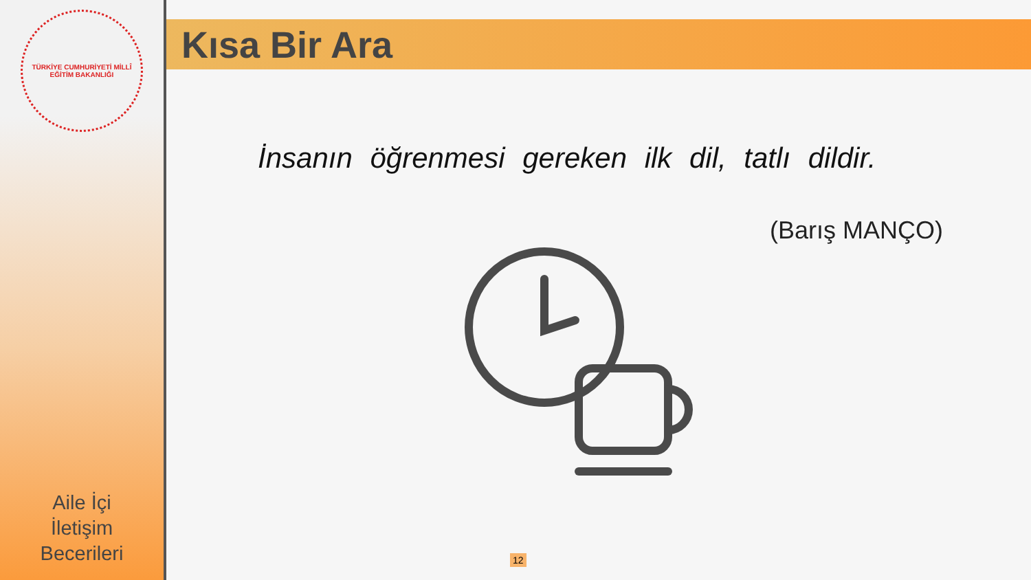TÜRKİYE CUMHURİYETİ MİLLÎ EĞİTİM BAKANLIĞI
Aile İçi
İletişim
Becerileri
Kısa Bir Ara
İnsanın öğrenmesi gereken ilk dil, tatlı dildir.
(Barış MANÇO)
12